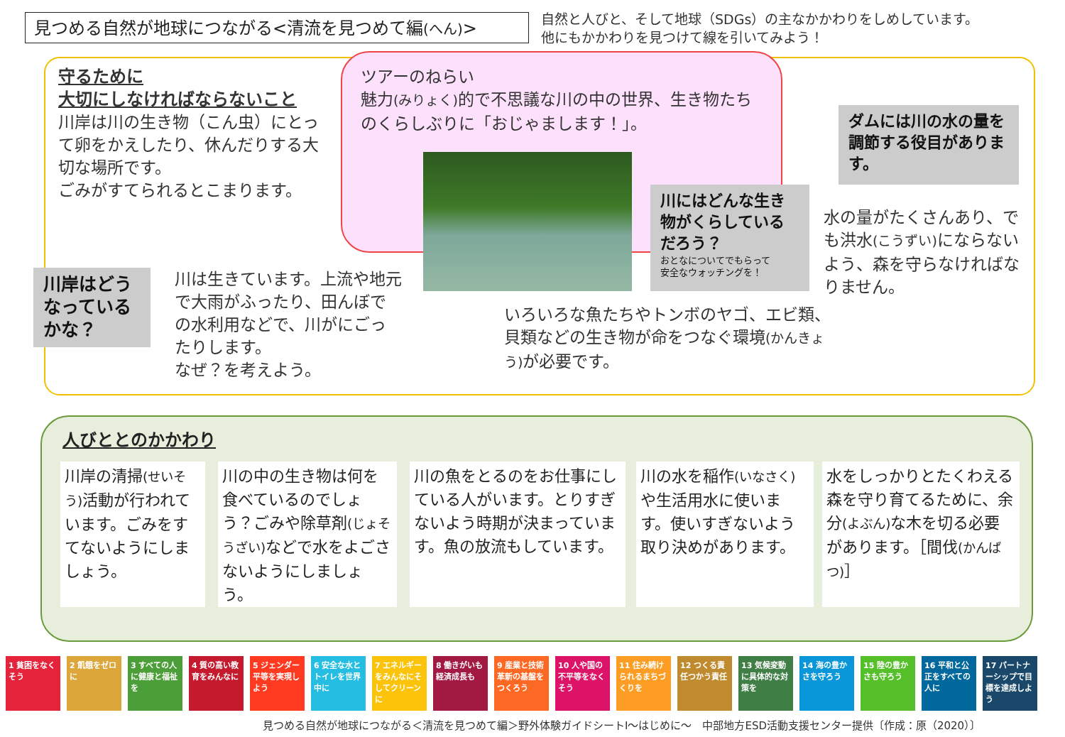見つめる自然が地球につながる<清流を見つめて編(へん)>
自然と人びと、そして地球（SDGs）の主なかかわりをしめしています。
他にもかかわりを見つけて線を引いてみよう！
守るために
大切にしなければならないこと
川岸は川の生き物（こん虫）にとって卵をかえしたり、休んだりする大切な場所です。
ごみがすてられるとこまります。
ツアーのねらい
魅力(みりょく) 的で不思議な川の中の世界、生き物たちのくらしぶりに「おじゃまします！」。
川岸はどう
なっている
かな？
川にはどんな生き物がくらしているだろう？
おとなについてでもらって
安全なウォッチングを！
ダムには川の水の量を調節する役目があります。
川は生きています。上流や地元で大雨がふったり、田んぼでの水利用などで、川がにごったりします。
なぜ？を考えよう。
いろいろな魚たちやトンボのヤゴ、エビ類、貝類などの生き物が命をつなぐ環境(かんきょう) が必要です。
水の量がたくさんあり、でも洪水(こうずい) にならないよう、森を守らなければなりません。
人びととのかかわり
川岸の清掃(せいそう) 活動が行われています。ごみをすてないようにしましょう。
川の中の生き物は何を食べているのでしょう？ごみや除草剤(じょそうざい) などで水をよごさないようにしましょう。
川の魚をとるのをお仕事にしている人がいます。とりすぎないよう時期が決まっています。魚の放流もしています。
川の水を稲作(いなさく) や生活用水に使います。使いすぎないよう取り決めがあります。
水をしっかりとたくわえる森を守り育てるために、余分(よぶん) な木を切る必要があります。［間伐(かんばつ)］
1 貧困をなくそう
2 飢餓をゼロに
3 すべての人に健康と福祉を
4 質の高い教育をみんなに
5 ジェンダー平等を実現しよう
6 安全な水とトイレを世界中に
7 エネルギーをみんなにそしてクリーンに
8 働きがいも経済成長も
9 産業と技術革新の基盤をつくろう
10 人や国の不平等をなくそう
11 住み続けられるまちづくりを
12 つくる責任つかう責任
13 気候変動に具体的な対策を
14 海の豊かさを守ろう
15 陸の豊かさも守ろう
16 平和と公正をすべての人に
17 パートナーシップで目標を達成しよう
見つめる自然が地球につながる＜清流を見つめて編＞野外体験ガイドシートⅠ～はじめに～　中部地方ESD活動支援センター提供〔作成：原（2020）〕